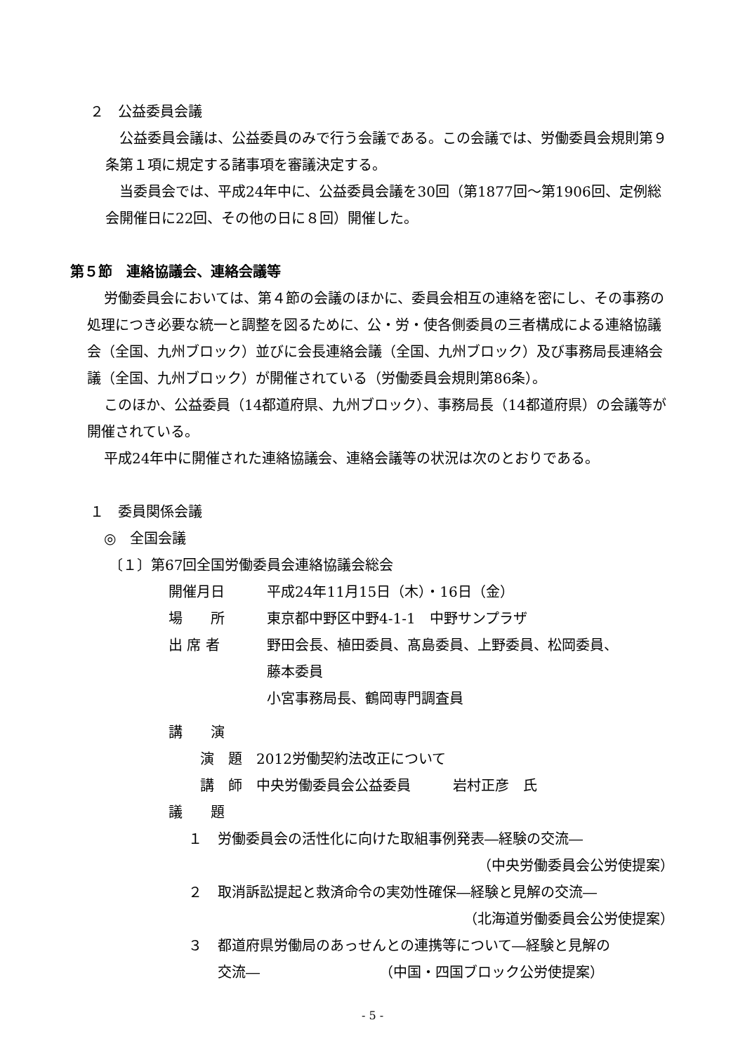２　公益委員会議
公益委員会議は、公益委員のみで行う会議である。この会議では、労働委員会規則第９条第１項に規定する諸事項を審議決定する。
当委員会では、平成24年中に、公益委員会議を30回（第1877回～第1906回、定例総会開催日に22回、その他の日に８回）開催した。
第５節　連絡協議会、連絡会議等
労働委員会においては、第４節の会議のほかに、委員会相互の連絡を密にし、その事務の処理につき必要な統一と調整を図るために、公・労・使各側委員の三者構成による連絡協議会（全国、九州ブロック）並びに会長連絡会議（全国、九州ブロック）及び事務局長連絡会議（全国、九州ブロック）が開催されている（労働委員会規則第86条）。
このほか、公益委員（14都道府県、九州ブロック）、事務局長（14都道府県）の会議等が開催されている。
平成24年中に開催された連絡協議会、連絡会議等の状況は次のとおりである。
１　委員関係会議
◎　全国会議
〔１〕第67回全国労働委員会連絡協議会総会
開催月日 平成24年11月15日（木）・16日（金）
場　　所 東京都中野区中野4-1-1　中野サンプラザ
出 席 者 野田会長、植田委員、髙島委員、上野委員、松岡委員、
藤本委員
小宮事務局長、鶴岡専門調査員
講　　演
演　題　2012労働契約法改正について
講　師　中央労働委員会公益委員　　　岩村正彦　氏
議　　題
１ 労働委員会の活性化に向けた取組事例発表―経験の交流―
（中央労働委員会公労使提案）
２ 取消訴訟提起と救済命令の実効性確保―経験と見解の交流―
（北海道労働委員会公労使提案）
３ 都道府県労働局のあっせんとの連携等について―経験と見解の
交流―　　　　　　　　　（中国・四国ブロック公労使提案）
- 5 -